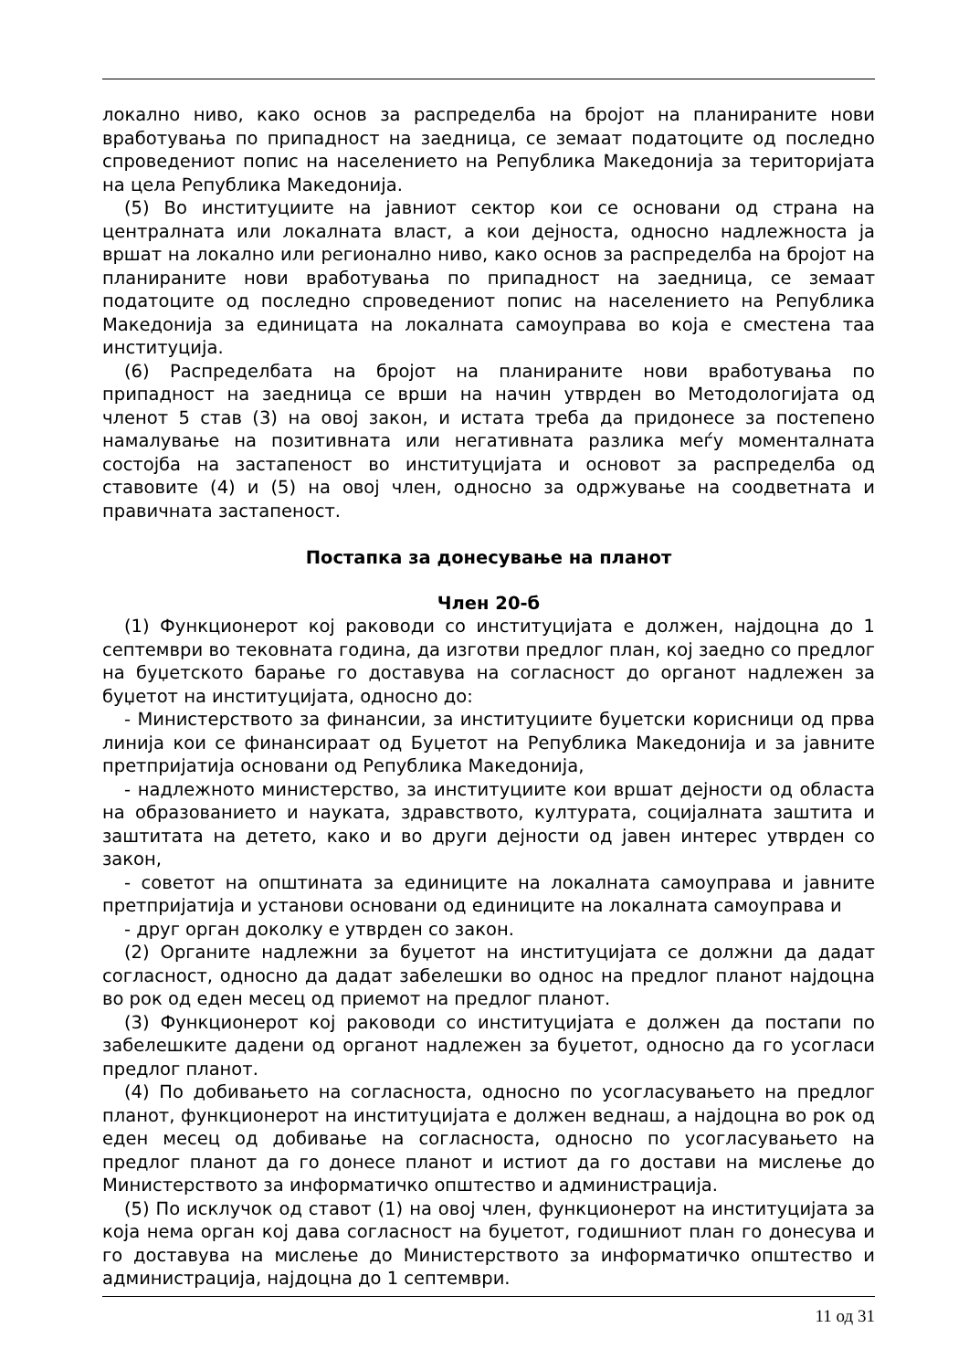локално ниво, како основ за распределба на бројот на планираните нови вработувања по припадност на заедница, се земаат податоците од последно спроведениот попис на населението на Република Македонија за територијата на цела Република Македонија.
(5) Во институциите на јавниот сектор кои се основани од страна на централната или локалната власт, а кои дејноста, односно надлежноста ја вршат на локално или регионално ниво, како основ за распределба на бројот на планираните нови вработувања по припадност на заедница, се земаат податоците од последно спроведениот попис на населението на Република Македонија за единицата на локалната самоуправа во која е сместена таа институција.
(6) Распределбата на бројот на планираните нови вработувања по припадност на заедница се врши на начин утврден во Методологијата од членот 5 став (3) на овој закон, и истата треба да придонесе за постепено намалување на позитивната или негативната разлика меѓу моменталната состојба на застапеност во институцијата и основот за распределба од ставовите (4) и (5) на овој член, односно за одржување на соодветната и правичната застапеност.
Постапка за донесување на планот
Член 20-б
(1) Функционерот кој раководи со институцијата е должен, најдоцна до 1 септември во тековната година, да изготви предлог план, кој заедно со предлог на буџетското барање го доставува на согласност до органот надлежен за буџетот на институцијата, односно до:
- Министерството за финансии, за институциите буџетски корисници од прва линија кои се финансираат од Буџетот на Република Македонија и за јавните претпријатија основани од Република Македонија,
- надлежното министерство, за институциите кои вршат дејности од областа на образованието и науката, здравството, културата, социјалната заштита и заштитата на детето, како и во други дејности од јавен интерес утврден со закон,
- советот на општината за единиците на локалната самоуправа и јавните претпријатија и установи основани од единиците на локалната самоуправа и
- друг орган доколку е утврден со закон.
(2) Органите надлежни за буџетот на институцијата се должни да дадат согласност, односно да дадат забелешки во однос на предлог планот најдоцна во рок од еден месец од приемот на предлог планот.
(3) Функционерот кој раководи со институцијата е должен да постапи по забелешките дадени од органот надлежен за буџетот, односно да го усогласи предлог планот.
(4) По добивањето на согласноста, односно по усогласувањето на предлог планот, функционерот на институцијата е должен веднаш, а најдоцна во рок од еден месец од добивање на согласноста, односно по усогласувањето на предлог планот да го донесе планот и истиот да го достави на мислење до Министерството за информатичко општество и администрација.
(5) По исклучок од ставот (1) на овој член, функционерот на институцијата за која нема орган кој дава согласност на буџетот, годишниот план го донесува и го доставува на мислење до Министерството за информатичко општество и администрација, најдоцна до 1 септември.
11 од 31